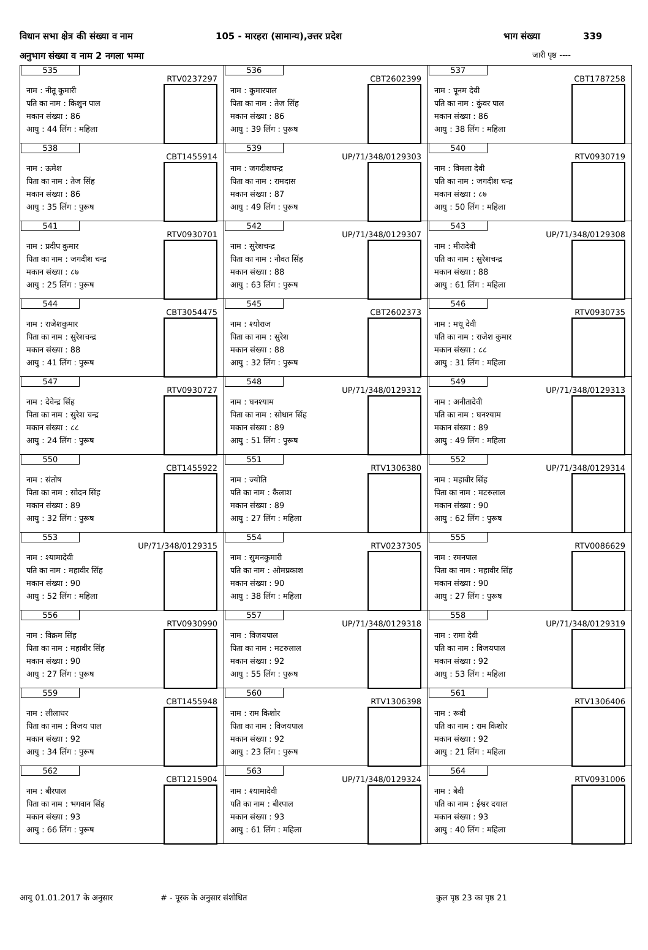विधान सभा क्षेत्र की संख्या व नाम 105 - मारहरा (सामान्य),उत्तर प्रदेश भाग संख्या 339
अनुभाग संख्या व नाम 2 नगला भम्मा जारी पृष्ठ ----
| 535 RTV0237297 नाम : नीतू कुमारी पति का नाम : किशुन पाल मकान संख्या : 86 आयु : 44 लिंग : महिला | 536 CBT2602399 नाम : कुमारपाल पिता का नाम : तेज सिंह मकान संख्या : 86 आयु : 39 लिंग : पुरूष | 537 CBT1787258 नाम : पूनम देवी पति का नाम : कुंवर पाल मकान संख्या : 86 आयु : 38 लिंग : महिला |
| 538 CBT1455914 नाम : ऊमेश पिता का नाम : तेज सिंह मकान संख्या : 86 आयु : 35 लिंग : पुरूष | 539 UP/71/348/0129303 नाम : जगदीशचन्द्र पिता का नाम : रामदास मकान संख्या : 87 आयु : 49 लिंग : पुरूष | 540 RTV0930719 नाम : विमला देवी पति का नाम : जगदीश चन्द्र मकान संख्या : ८७ आयु : 50 लिंग : महिला |
| 541 RTV0930701 नाम : प्रदीप कुमार पिता का नाम : जगदीश चन्द्र मकान संख्या : ८७ आयु : 25 लिंग : पुरूष | 542 UP/71/348/0129307 नाम : सुरेशचन्द्र पिता का नाम : नौवत सिंह मकान संख्या : 88 आयु : 63 लिंग : पुरूष | 543 UP/71/348/0129308 नाम : मीरादेवी पति का नाम : सुरेशचन्द्र मकान संख्या : 88 आयु : 61 लिंग : महिला |
| 544 CBT3054475 नाम : राजेशकुमार पिता का नाम : सुरेशचन्द्र मकान संख्या : 88 आयु : 41 लिंग : पुरूष | 545 CBT2602373 नाम : श्योराज पिता का नाम : सुरेश मकान संख्या : 88 आयु : 32 लिंग : पुरूष | 546 RTV0930735 नाम : मधू देवी पति का नाम : राजेश कुमार मकान संख्या : ८८ आयु : 31 लिंग : महिला |
| 547 RTV0930727 नाम : देवेन्द्र सिंह पिता का नाम : सुरेश चन्द्र मकान संख्या : ८८ आयु : 24 लिंग : पुरूष | 548 UP/71/348/0129312 नाम : घनश्याम पिता का नाम : सोधान सिंह मकान संख्या : 89 आयु : 51 लिंग : पुरूष | 549 UP/71/348/0129313 नाम : अनीतादेवी पति का नाम : घनश्याम मकान संख्या : 89 आयु : 49 लिंग : महिला |
| 550 CBT1455922 नाम : संतोष पिता का नाम : सोदन सिंह मकान संख्या : 89 आयु : 32 लिंग : पुरूष | 551 RTV1306380 नाम : ज्योति पति का नाम : कैलाश मकान संख्या : 89 आयु : 27 लिंग : महिला | 552 UP/71/348/0129314 नाम : महावीर सिंह पिता का नाम : मटरुलाल मकान संख्या : 90 आयु : 62 लिंग : पुरूष |
| 553 UP/71/348/0129315 नाम : श्यामादेवी पति का नाम : महावीर सिंह मकान संख्या : 90 आयु : 52 लिंग : महिला | 554 RTV0237305 नाम : सुमनकुमारी पति का नाम : ओमप्रकाश मकान संख्या : 90 आयु : 38 लिंग : महिला | 555 RTV0086629 नाम : रमनपाल पिता का नाम : महावीर सिंह मकान संख्या : 90 आयु : 27 लिंग : पुरूष |
| 556 RTV0930990 नाम : विक्रम सिंह पिता का नाम : महावीर सिंह मकान संख्या : 90 आयु : 27 लिंग : पुरूष | 557 UP/71/348/0129318 नाम : विजयपाल पिता का नाम : मटरुलाल मकान संख्या : 92 आयु : 55 लिंग : पुरूष | 558 UP/71/348/0129319 नाम : रामा देवी पति का नाम : विजयपाल मकान संख्या : 92 आयु : 53 लिंग : महिला |
| 559 CBT1455948 नाम : लीलाधर पिता का नाम : विजय पाल मकान संख्या : 92 आयु : 34 लिंग : पुरूष | 560 RTV1306398 नाम : राम किशोर पिता का नाम : विजयपाल मकान संख्या : 92 आयु : 23 लिंग : पुरूष | 561 RTV1306406 नाम : रूवी पति का नाम : राम किशोर मकान संख्या : 92 आयु : 21 लिंग : महिला |
| 562 CBT1215904 नाम : बीरपाल पिता का नाम : भगवान सिंह मकान संख्या : 93 आयु : 66 लिंग : पुरूष | 563 UP/71/348/0129324 नाम : श्यामादेवी पति का नाम : बीरपाल मकान संख्या : 93 आयु : 61 लिंग : महिला | 564 RTV0931006 नाम : बेवी पति का नाम : ईश्वर दयाल मकान संख्या : 93 आयु : 40 लिंग : महिला |
आयु 01.01.2017 के अनुसार ‌# - पूरक के अनुसार संशोधित कुल पृष्ठ 23 का पृष्ठ 21